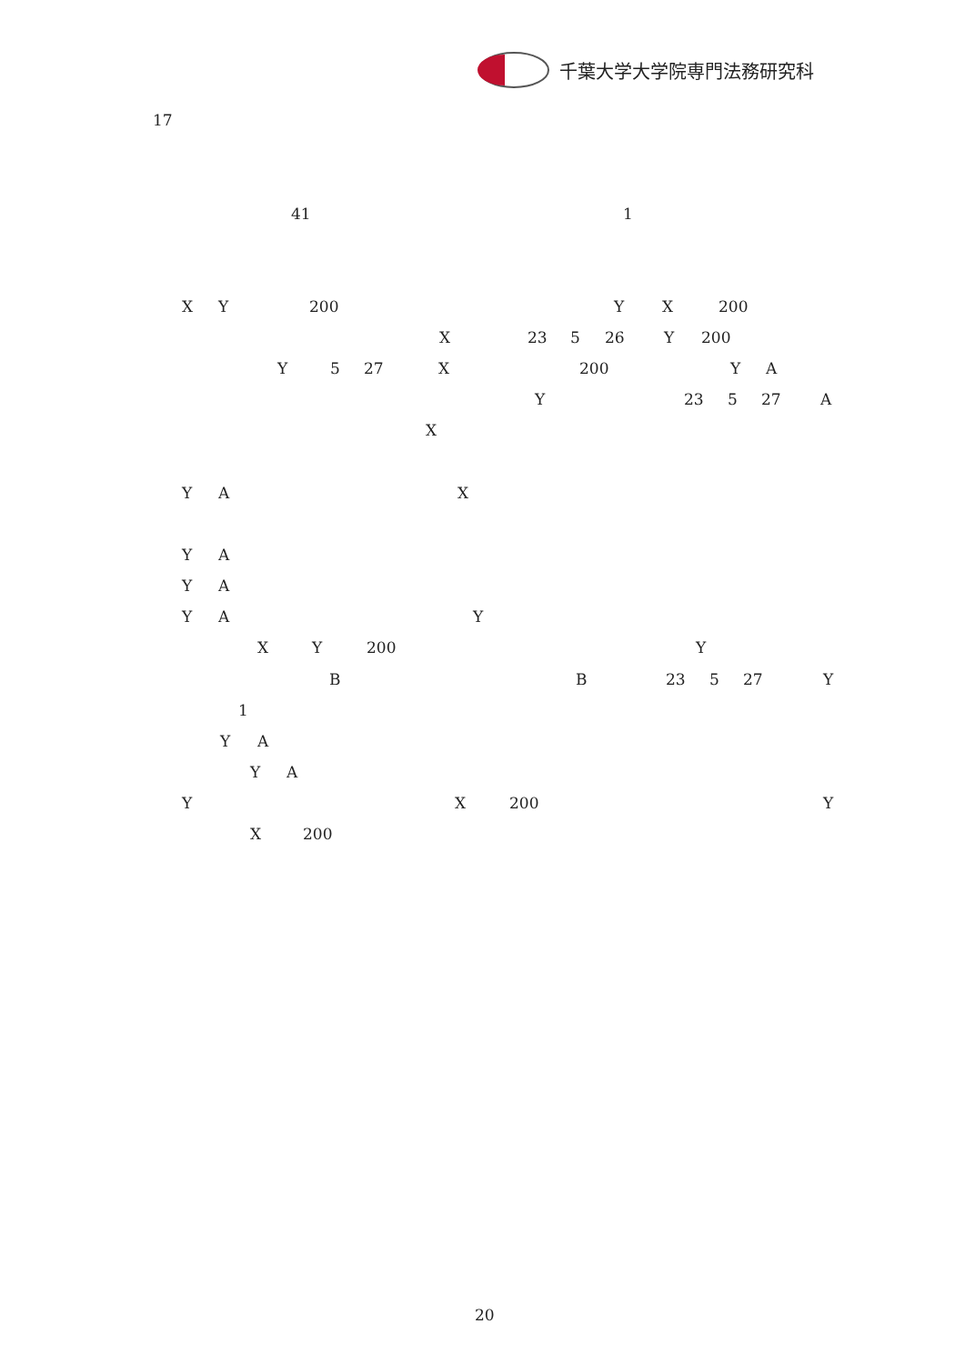千葉大学大学院専門法務研究科
17
41 1
X Y 200 Y X 200
X 23 5 26 Y 200
Y 5 27 X 200 Y A
Y 23 5 27 A
X
Y A X
Y A
Y A
Y A Y
X Y 200 Y
B B 23 5 27 Y
1
Y A
Y A
Y X 200 Y
X 200
20